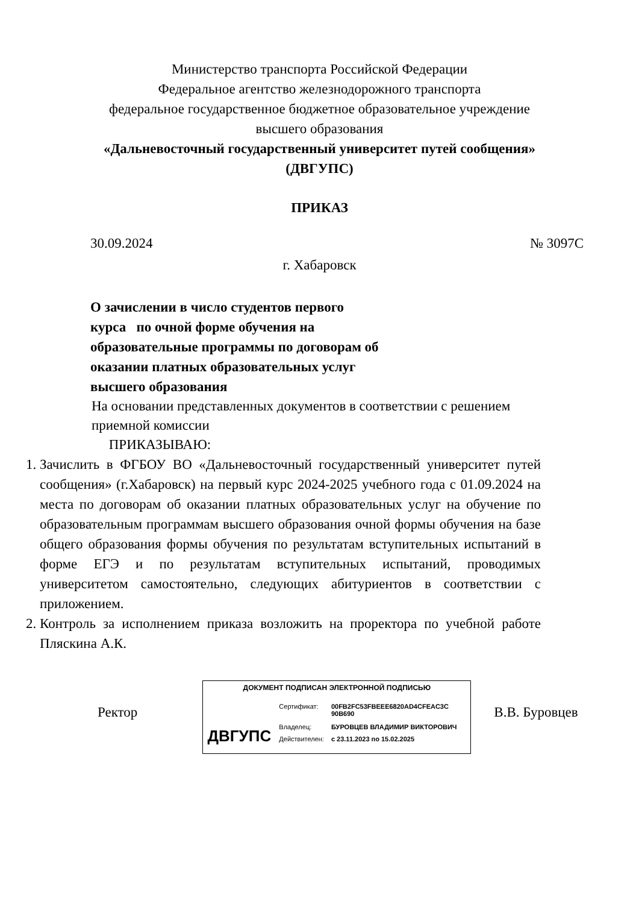Министерство транспорта Российской Федерации
Федеральное агентство железнодорожного транспорта
федеральное государственное бюджетное образовательное учреждение
высшего образования
«Дальневосточный государственный университет путей сообщения»
(ДВГУПС)
ПРИКАЗ
30.09.2024 № 3097С
г. Хабаровск
О зачислении в число студентов первого курса по очной форме обучения на образовательные программы по договорам об оказании платных образовательных услуг высшего образования
На основании представленных документов в соответствии с решением приемной комиссии
ПРИКАЗЫВАЮ:
1. Зачислить в ФГБОУ ВО «Дальневосточный государственный университет путей сообщения» (г.Хабаровск) на первый курс 2024-2025 учебного года с 01.09.2024 на места по договорам об оказании платных образовательных услуг на обучение по образовательным программам высшего образования очной формы обучения на базе общего образования формы обучения по результатам вступительных испытаний в форме ЕГЭ и по результатам вступительных испытаний, проводимых университетом самостоятельно, следующих абитуриентов в соответствии с приложением.
2. Контроль за исполнением приказа возложить на проректора по учебной работе Пляскина А.К.
Ректор
ДОКУМЕНТ ПОДПИСАН ЭЛЕКТРОННОЙ ПОДПИСЬЮ
ДВГУПС
| Сертификат: | 00FB2FC53FBEEE6820AD4CFEAC3C 90B690 |
| Владелец: | БУРОВЦЕВ ВЛАДИМИР ВИКТОРОВИЧ |
| Действителен: | с 23.11.2023 по 15.02.2025 |
В.В. Буровцев